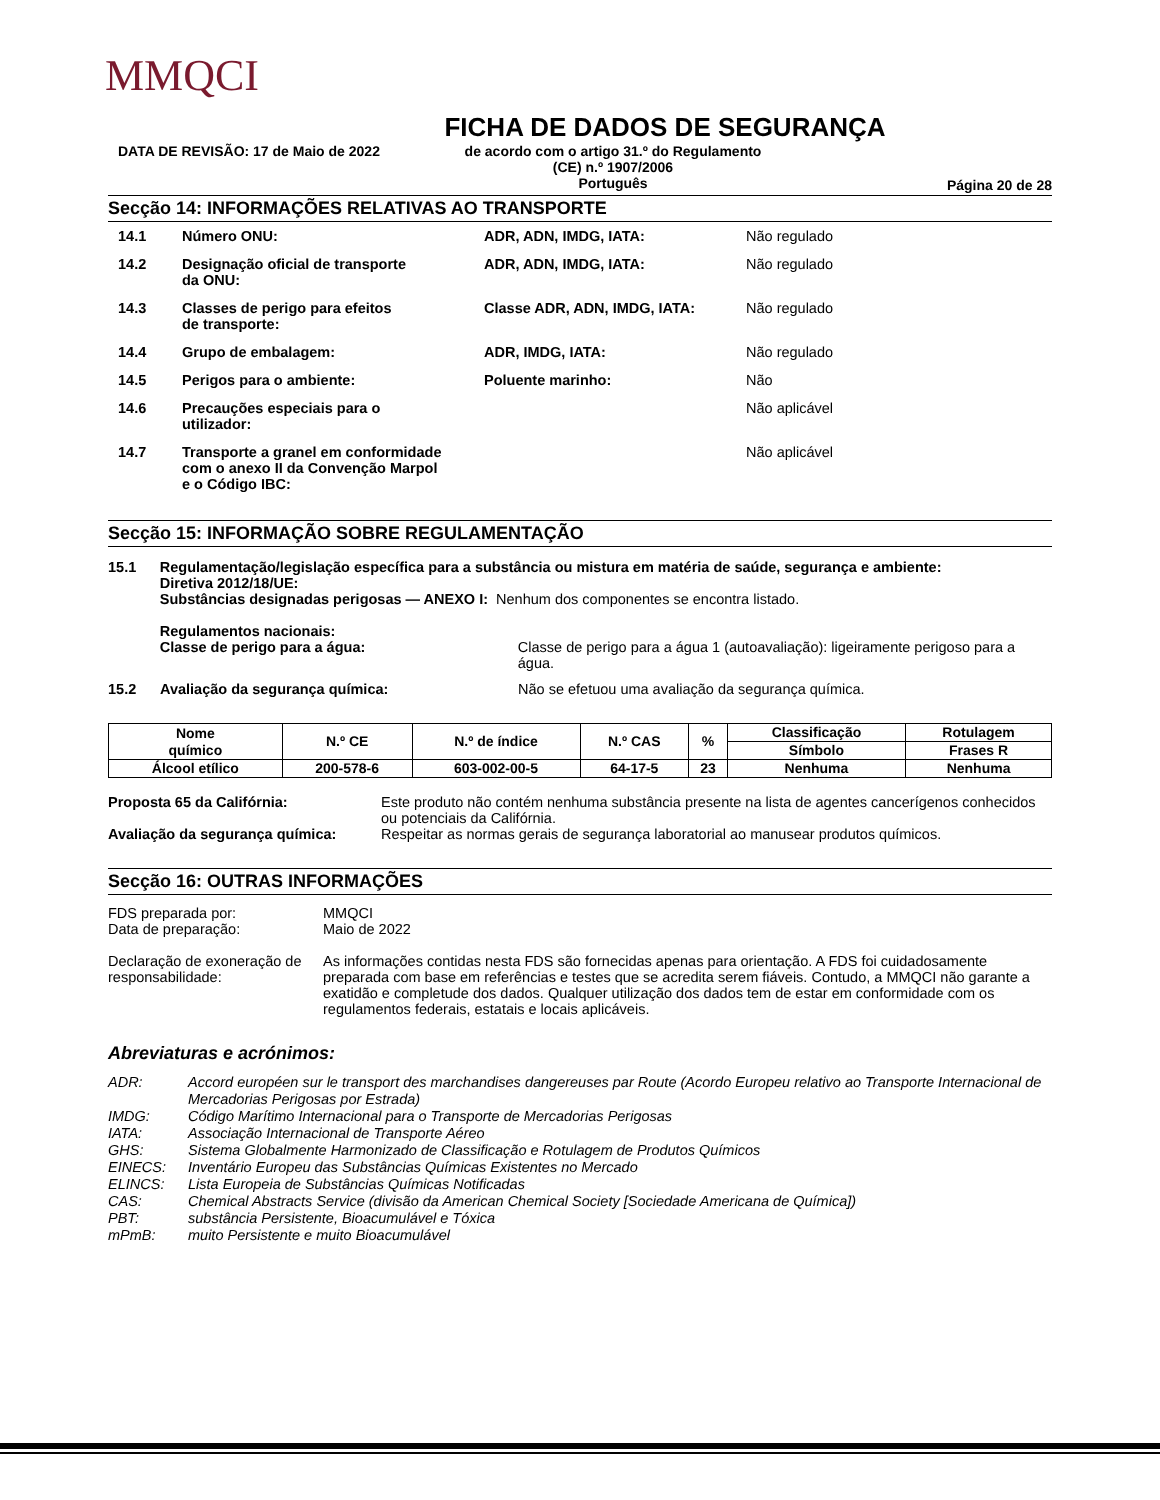MMQCI
FICHA DE DADOS DE SEGURANÇA
DATA DE REVISÃO: 17 de Maio de 2022 de acordo com o artigo 31.º do Regulamento
(CE) n.º 1907/2006
Português
Página 20 de 28
Secção 14: INFORMAÇÕES RELATIVAS AO TRANSPORTE
| 14.1 | Número ONU: | ADR, ADN, IMDG, IATA: | Não regulado |
| 14.2 | Designação oficial de transporte da ONU: | ADR, ADN, IMDG, IATA: | Não regulado |
| 14.3 | Classes de perigo para efeitos de transporte: | Classe ADR, ADN, IMDG, IATA: | Não regulado |
| 14.4 | Grupo de embalagem: | ADR, IMDG, IATA: | Não regulado |
| 14.5 | Perigos para o ambiente: | Poluente marinho: | Não |
| 14.6 | Precauções especiais para o utilizador: | | Não aplicável |
| 14.7 | Transporte a granel em conformidade com o anexo II da Convenção Marpol e o Código IBC: | | Não aplicável |
Secção 15: INFORMAÇÃO SOBRE REGULAMENTAÇÃO
15.1 Regulamentação/legislação específica para a substância ou mistura em matéria de saúde, segurança e ambiente:
Diretiva 2012/18/UE:
Substâncias designadas perigosas — ANEXO I: Nenhum dos componentes se encontra listado.
Regulamentos nacionais:
Classe de perigo para a água: Classe de perigo para a água 1 (autoavaliação): ligeiramente perigoso para a água.
15.2 Avaliação da segurança química: Não se efetuou uma avaliação da segurança química.
| Nome químico | N.º CE | N.º de índice | N.º CAS | % | Classificação | Rotulagem |
| | | | | | Símbolo | Frases R |
| Álcool etílico | 200-578-6 | 603-002-00-5 | 64-17-5 | 23 | Nenhuma | Nenhuma |
Proposta 65 da Califórnia: Este produto não contém nenhuma substância presente na lista de agentes cancerígenos conhecidos ou potenciais da Califórnia.
Avaliação da segurança química: Respeitar as normas gerais de segurança laboratorial ao manusear produtos químicos.
Secção 16: OUTRAS INFORMAÇÕES
FDS preparada por:
Data de preparação:
MMQCI
Maio de 2022
Declaração de exoneração de responsabilidade:
As informações contidas nesta FDS são fornecidas apenas para orientação. A FDS foi cuidadosamente preparada com base em referências e testes que se acredita serem fiáveis. Contudo, a MMQCI não garante a exatidão e completude dos dados. Qualquer utilização dos dados tem de estar em conformidade com os regulamentos federais, estatais e locais aplicáveis.
Abreviaturas e acrónimos:
| ADR: | Accord européen sur le transport des marchandises dangereuses par Route (Acordo Europeu relativo ao Transporte Internacional de Mercadorias Perigosas por Estrada) |
| IMDG: | Código Marítimo Internacional para o Transporte de Mercadorias Perigosas |
| IATA: | Associação Internacional de Transporte Aéreo |
| GHS: | Sistema Globalmente Harmonizado de Classificação e Rotulagem de Produtos Químicos |
| EINECS: | Inventário Europeu das Substâncias Químicas Existentes no Mercado |
| ELINCS: | Lista Europeia de Substâncias Químicas Notificadas |
| CAS: | Chemical Abstracts Service (divisão da American Chemical Society [Sociedade Americana de Química]) |
| PBT: | substância Persistente, Bioacumulável e Tóxica |
| mPmB: | muito Persistente e muito Bioacumulável |